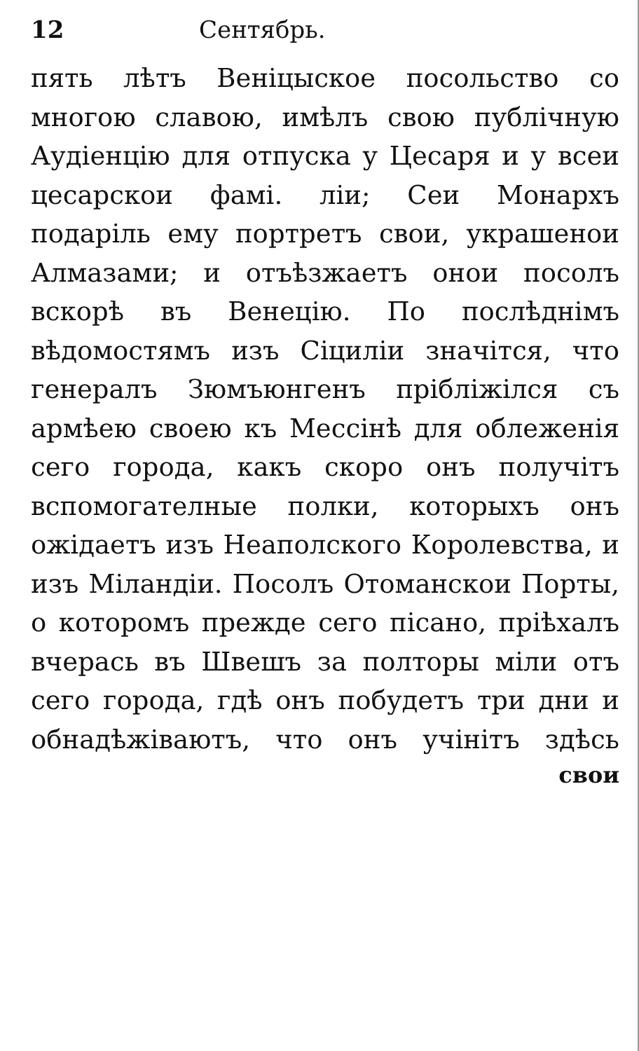12 Сентябрь.
пять лѣтъ Веніцыское посольство со многою славою, имѣлъ свою публічную Аудіенцію для отпуска у Цесаря и у всеи цесарскои фамі. ліи; Сеи Монархъ подаріль ему портретъ свои, украшенои Алмазами; и отъѣзжаетъ онои посолъ вскорѣ въ Венецію. По послѣднімъ вѣдомостямъ изъ Сіциліи значітся, что генералъ Зюмъюнгенъ пріблі­жілся съ армѣею своею къ Мессінѣ для облеженія сего города, какъ скоро онъ получітъ вспомогател­ные полки, которыхъ онъ ожідаетъ изъ Неаполского Королевства, и изъ Міландіи. Посолъ Отоманскои Порты, о которомъ прежде сего пісано, пріѣхалъ вчерась въ Швешъ за полторы міли отъ сего города, гдѣ онъ побудетъ три дни и обнадѣ­жіваютъ, что онъ учінітъ здѣсь
свои